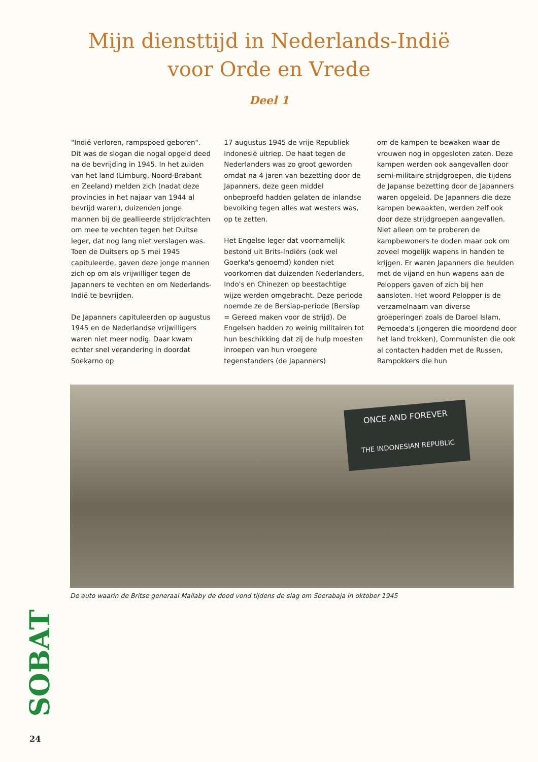Mijn diensttijd in Nederlands-Indië
voor Orde en Vrede
Deel 1
"Indië verloren, rampspoed geboren". Dit was de slogan die nogal opgeld deed na de bevrijding in 1945. In het zuiden van het land (Limburg, Noord-Brabant en Zeeland) melden zich (nadat deze provincies in het najaar van 1944 al bevrijd waren), duizenden jonge mannen bij de geallieerde strijdkrachten om mee te vechten tegen het Duitse leger, dat nog lang niet verslagen was. Toen de Duitsers op 5 mei 1945 capituleerde, gaven deze jonge mannen zich op om als vrijwilliger tegen de Japanners te vechten en om Nederlands-Indië te bevrijden.
De Japanners capituleerden op augustus 1945 en de Nederlandse vrijwilligers waren niet meer nodig. Daar kwam echter snel verandering in doordat Soekarno op
17 augustus 1945 de vrije Republiek Indonesië uitriep. De haat tegen de Nederlanders was zo groot geworden omdat na 4 jaren van bezetting door de Japanners, deze geen middel onbeproefd hadden gelaten de inlandse bevolking tegen alles wat westers was, op te zetten.
Het Engelse leger dat voornamelijk bestond uit Brits-Indiërs (ook wel Goerka's genoemd) konden niet voorkomen dat duizenden Nederlanders, Indo's en Chinezen op beestachtige wijze werden omgebracht. Deze periode noemde ze de Bersiap-periode (Bersiap = Gereed maken voor de strijd). De Engelsen hadden zo weinig militairen tot hun beschikking dat zij de hulp moesten inroepen van hun vroegere tegenstanders (de Japanners)
om de kampen te bewaken waar de vrouwen nog in opgesloten zaten. Deze kampen werden ook aangevallen door semi-militaire strijdgroepen, die tijdens de Japanse bezetting door de Japanners waren opgeleid. De Japanners die deze kampen bewaakten, werden zelf ook door deze strijdgroepen aangevallen. Niet alleen om te proberen de kampbewoners te doden maar ook om zoveel mogelijk wapens in handen te krijgen. Er waren Japanners die heulden met de vijand en hun wapens aan de Peloppers gaven of zich bij hen aansloten. Het woord Pelopper is de verzamelnaam van diverse groeperingen zoals de Daroel Islam, Pemoeda's (jongeren die moordend door het land trokken), Communisten die ook al contacten hadden met de Russen, Rampokkers die hun
ONCE AND FOREVER
THE INDONESIAN REPUBLIC
De auto waarin de Britse generaal Mallaby de dood vond tijdens de slag om Soerabaja in oktober 1945
SOBAT
24